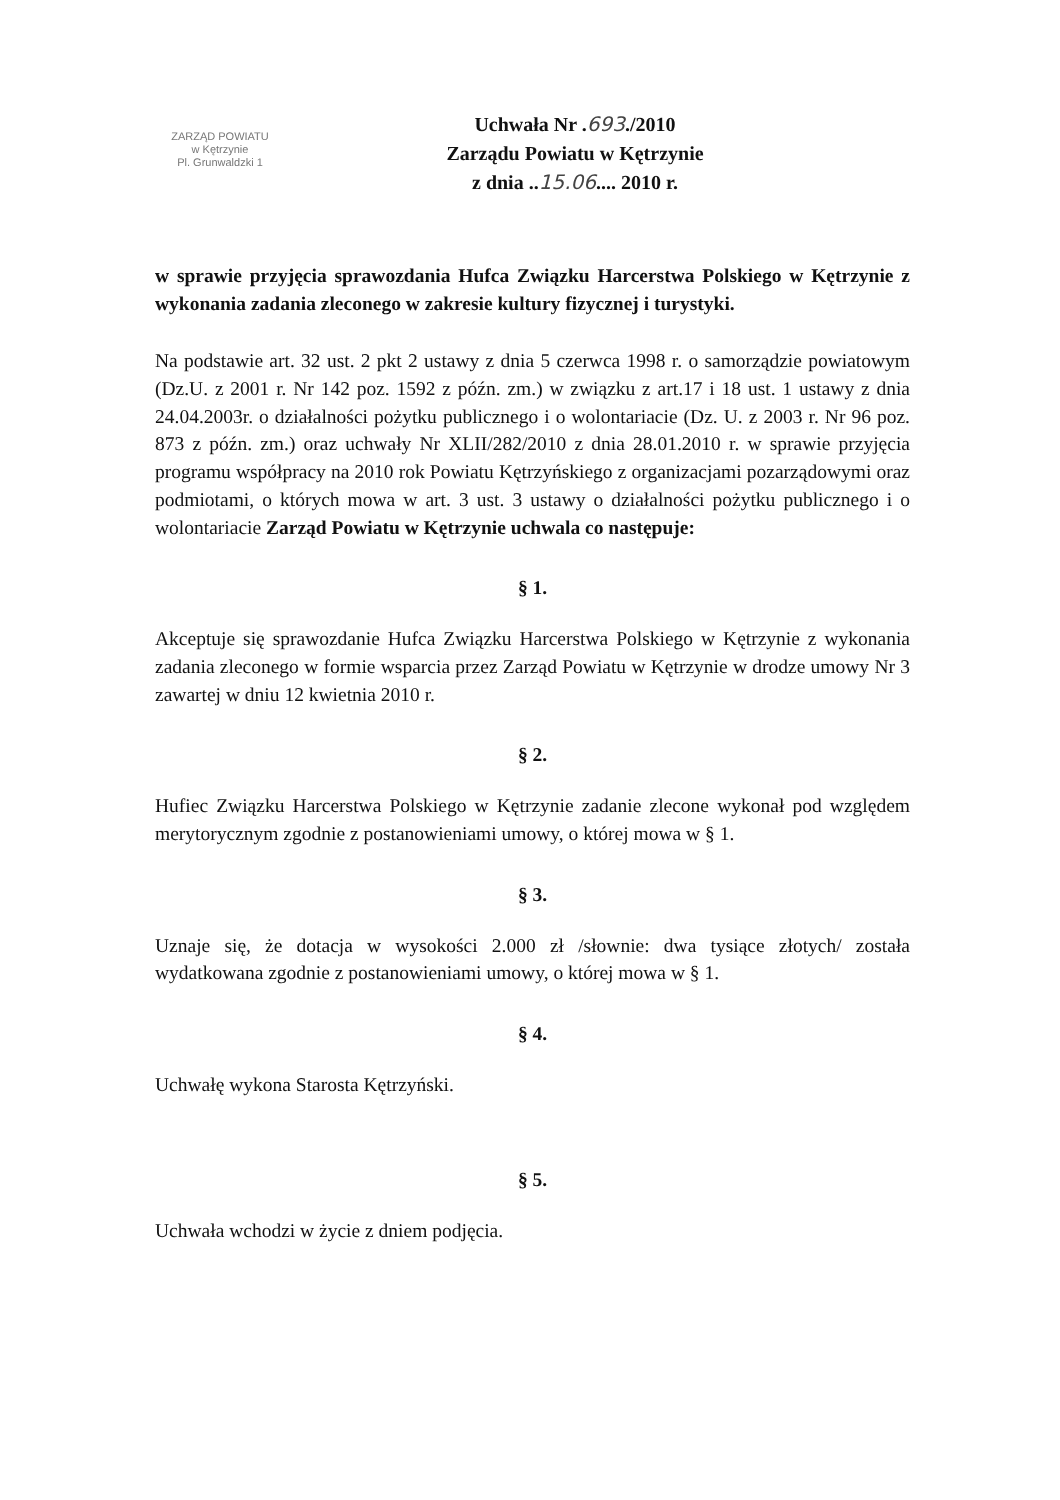ZARZĄD POWIATU
w Kętrzynie
Pl. Grunwaldzki 1
Uchwała Nr .693./2010
Zarządu Powiatu w Kętrzynie
z dnia ..15.06.... 2010 r.
w sprawie przyjęcia sprawozdania Hufca Związku Harcerstwa Polskiego w Kętrzynie z wykonania zadania zleconego w zakresie kultury fizycznej i turystyki.
Na podstawie art. 32 ust. 2 pkt 2 ustawy z dnia 5 czerwca 1998 r. o samorządzie powiatowym (Dz.U. z 2001 r. Nr 142 poz. 1592 z późn. zm.) w związku z art.17 i 18 ust. 1 ustawy z dnia 24.04.2003r. o działalności pożytku publicznego i o wolontariacie (Dz. U. z 2003 r. Nr 96 poz. 873 z późn. zm.) oraz uchwały Nr XLII/282/2010 z dnia 28.01.2010 r. w sprawie przyjęcia programu współpracy na 2010 rok Powiatu Kętrzyńskiego z organizacjami pozarządowymi oraz podmiotami, o których mowa w art. 3 ust. 3 ustawy o działalności pożytku publicznego i o wolontariacie Zarząd Powiatu w Kętrzynie uchwala co następuje:
§ 1.
Akceptuje się sprawozdanie Hufca Związku Harcerstwa Polskiego w Kętrzynie z wykonania zadania zleconego w formie wsparcia przez Zarząd Powiatu w Kętrzynie w drodze umowy Nr 3 zawartej w dniu 12 kwietnia 2010 r.
§ 2.
Hufiec Związku Harcerstwa Polskiego w Kętrzynie zadanie zlecone wykonał pod względem merytorycznym zgodnie z postanowieniami umowy, o której mowa w § 1.
§ 3.
Uznaje się, że dotacja w wysokości 2.000 zł /słownie: dwa tysiące złotych/ została wydatkowana zgodnie z postanowieniami umowy, o której mowa w § 1.
§ 4.
Uchwałę wykona Starosta Kętrzyński.
§ 5.
Uchwała wchodzi w życie z dniem podjęcia.